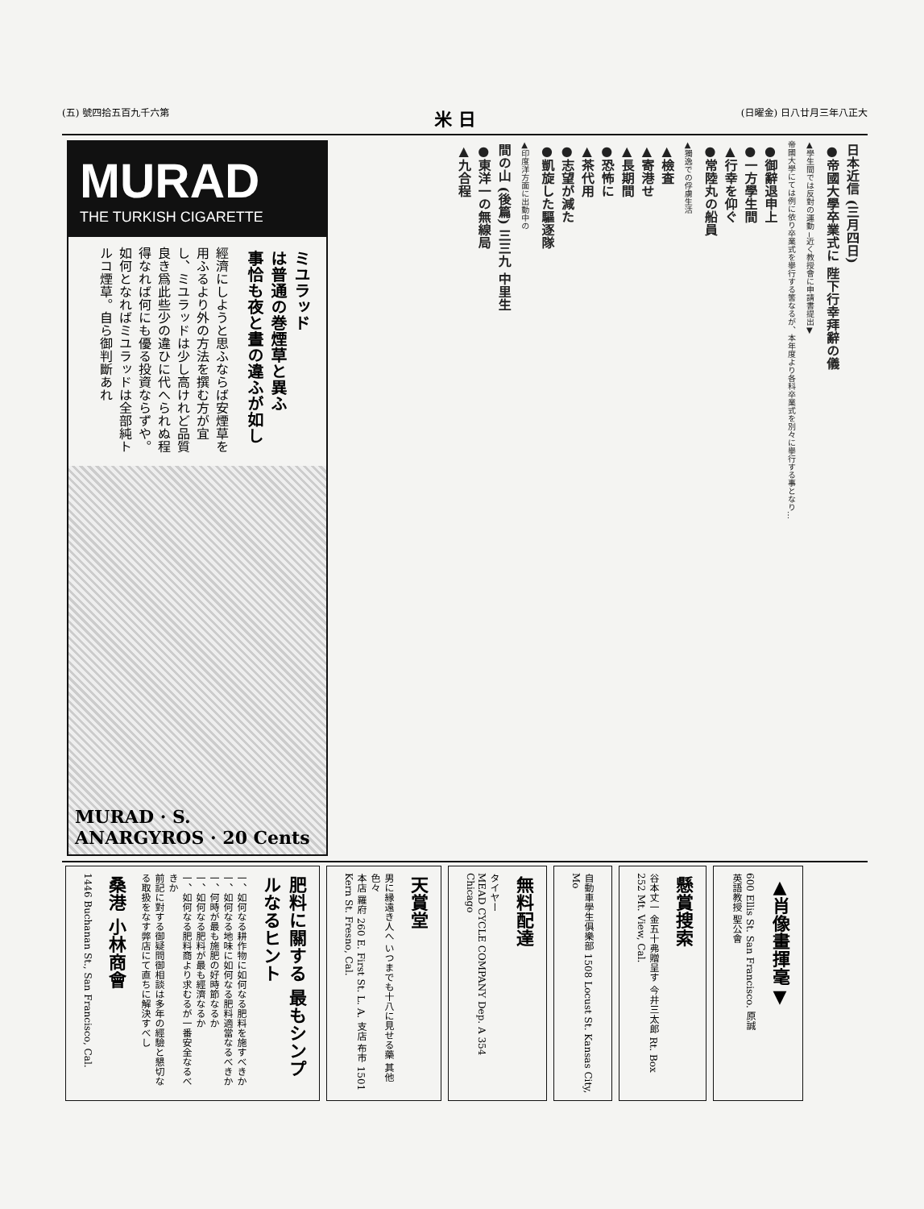(五) 號四拾五百九千六第 米 日 (日曜金) 日八廿月三年八正大
MURAD
THE TURKISH CIGARETTE
ミユラッド
は普通の巻煙草と異ふ
事恰も夜と晝の違ふが如し
經濟にしようと思ふならば安煙草を用ふるより外の方法を撰む方が宜し、ミユラッドは少し高けれど品質良き爲此些少の違ひに代へられぬ程得なれば何にも優る投資ならずや。如何となればミユラッドは全部純トルコ煙草。自ら御判斷あれ
MURAD · S. ANARGYROS · 20 Cents
日本近信 (三月四日)
●帝國大學卒業式に 陛下行幸拜辭の儀
▲學生間では反對の運動 ─近く教授會に申請書提出▼
帝國大學にては例に依り卒業式を擧行する筈なるが、本年度より各科卒業式を別々に擧行する事となり…
●御辭退申上
●一方學生間
▲行幸を仰ぐ
●常陸丸の船員
▲獨逸での俘虜生活
▲檢査
▲寄港せ
▲長期間
●恐怖に
▲茶代用
●志望が減た
●凱旋した驅逐隊
▲印度洋方面に出動中の
間の山 (後篇) 三三九 中里生
●東洋一の無線局
▲九合程
肥料に關する 最もシンプルなるヒント
一、如何なる耕作物に如何なる肥料を施すべきか
一、如何なる地味に如何なる肥料適當なるべきか
一、何時が最も施肥の好時節なるか
一、如何なる肥料が最も經濟なるか
一、如何なる肥料商より求むるが一番安全なるべきか
前記に對する御疑問御相談は多年の經驗と懇切なる取扱をなす弊店にて直ちに解決すべし
桑港 小林商會
1446 Buchanan St., San Francisco, Cal.
天賞堂
男に縁遠き人へ いつまでも十八に見せる藥 其他色々
本店 羅府 260 E. First St. L. A. 支店 布市 1501 Kern St. Fresno, Cal.
無料配達
タイヤー
MEAD CYCLE COMPANY Dep. A 354 Chicago
自動車學生俱樂部 1508 Locust St. Kansas City, Mo
懸賞搜索
谷本丈一 金五十弗贈呈す 今井三太郎 Rt. Box 252 Mt. View, Cal.
▲肖像畫揮毫▼
600 Ellis St. San Francisco. 原誠
英語教授 聖公會